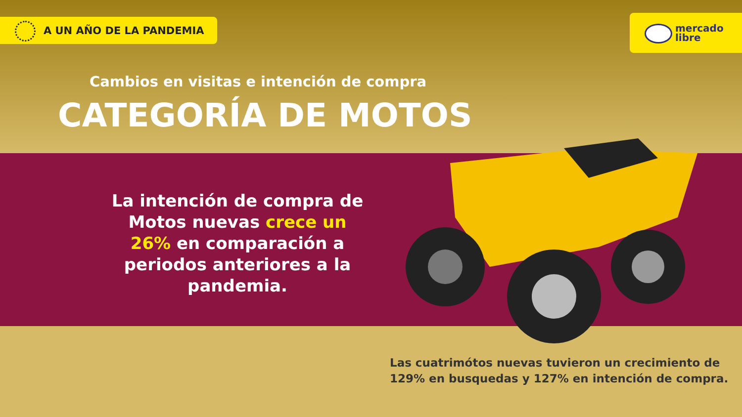A UN AÑO DE LA PANDEMIA
mercado
libre
Cambios en visitas e intención de compra
CATEGORÍA DE MOTOS
La intención de compra de Motos nuevas crece un 26% en comparación a periodos anteriores a la pandemia.
Las cuatrimótos nuevas tuvieron un crecimiento de
129% en busquedas y 127% en intención de compra.